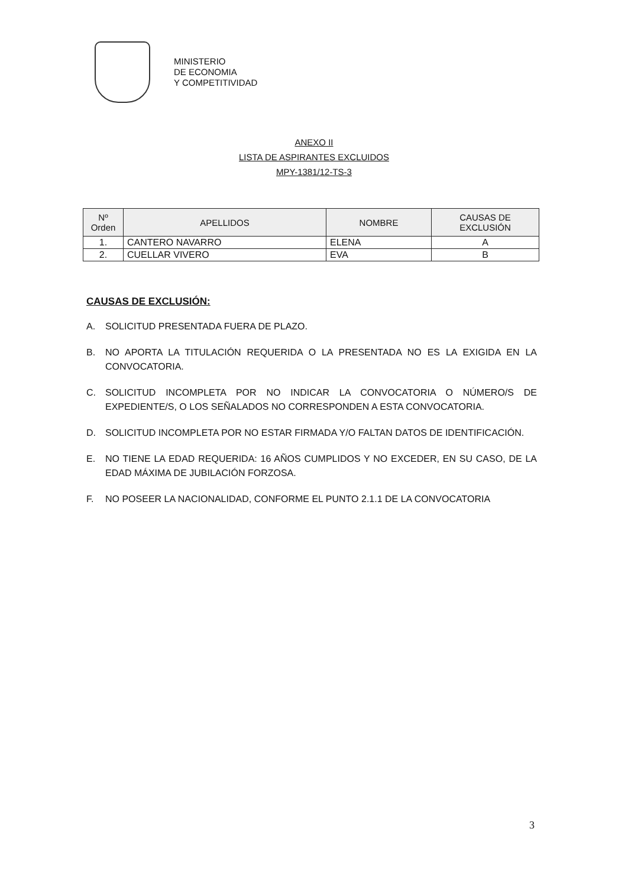MINISTERIO
DE ECONOMIA
Y COMPETITIVIDAD
ANEXO II
LISTA DE ASPIRANTES EXCLUIDOS
MPY-1381/12-TS-3
| Nº Orden | APELLIDOS | NOMBRE | CAUSAS DE EXCLUSIÓN |
| --- | --- | --- | --- |
| 1. | CANTERO NAVARRO | ELENA | A |
| 2. | CUELLAR VIVERO | EVA | B |
CAUSAS DE EXCLUSIÓN:
A. SOLICITUD PRESENTADA FUERA DE PLAZO.
B. NO APORTA LA TITULACIÓN REQUERIDA O LA PRESENTADA NO ES LA EXIGIDA EN LA CONVOCATORIA.
C. SOLICITUD INCOMPLETA POR NO INDICAR LA CONVOCATORIA O NÚMERO/S DE EXPEDIENTE/S, O LOS SEÑALADOS NO CORRESPONDEN A ESTA CONVOCATORIA.
D. SOLICITUD INCOMPLETA POR NO ESTAR FIRMADA Y/O FALTAN DATOS DE IDENTIFICACIÓN.
E. NO TIENE LA EDAD REQUERIDA: 16 AÑOS CUMPLIDOS Y NO EXCEDER, EN SU CASO, DE LA EDAD MÁXIMA DE JUBILACIÓN FORZOSA.
F. NO POSEER LA NACIONALIDAD, CONFORME EL PUNTO 2.1.1 DE LA CONVOCATORIA
3